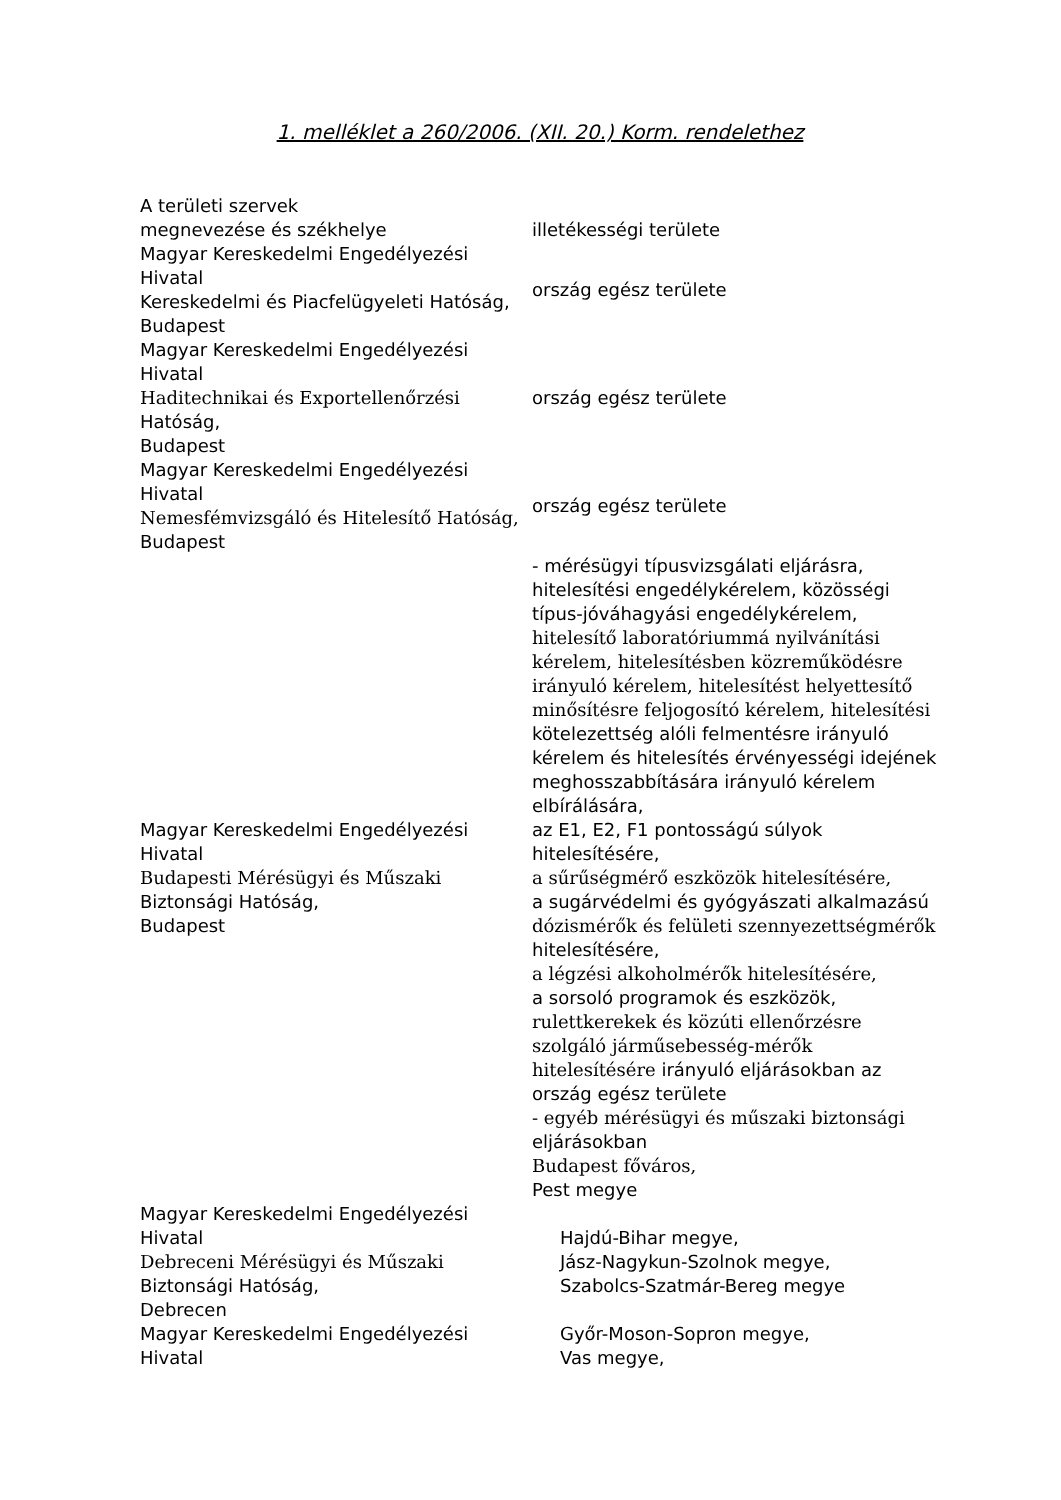1. melléklet a 260/2006. (XII. 20.) Korm. rendelethez
| A területi szervek megnevezése és székhelye | illetékességi területe |
| Magyar Kereskedelmi Engedélyezési Hivatal Kereskedelmi és Piacfelügyeleti Hatóság, Budapest | ország egész területe |
| Magyar Kereskedelmi Engedélyezési Hivatal Haditechnikai és Exportellenőrzési Hatóság, Budapest | ország egész területe |
| Magyar Kereskedelmi Engedélyezési Hivatal Nemesfémvizsgáló és Hitelesítő Hatóság, Budapest | ország egész területe |
| Magyar Kereskedelmi Engedélyezési Hivatal Budapesti Mérésügyi és Műszaki Biztonsági Hatóság, Budapest | - mérésügyi típusvizsgálati eljárásra, hitelesítési engedélykérelem, közösségi típus-jóváhagyási engedélykérelem, hitelesítő laboratóriummá nyilvánítási kérelem, hitelesítésben közreműködésre irányuló kérelem, hitelesítést helyettesítő minősítésre feljogosító kérelem, hitelesítési kötelezettség alóli felmentésre irányuló kérelem és hitelesítés érvényességi idejének meghosszabbítására irányuló kérelem elbírálására, az E1, E2, F1 pontosságú súlyok hitelesítésére, a sűrűségmérő eszközök hitelesítésére, a sugárvédelmi és gyógyászati alkalmazású dózismérők és felületi szennyezettségmérők hitelesítésére, a légzési alkoholmérők hitelesítésére, a sorsoló programok és eszközök, rulettkerekek és közúti ellenőrzésre szolgáló járműsebesség-mérők hitelesítésére irányuló eljárásokban az ország egész területe - egyéb mérésügyi és műszaki biztonsági eljárásokban Budapest főváros, Pest megye |
| Magyar Kereskedelmi Engedélyezési Hivatal Debreceni Mérésügyi és Műszaki Biztonsági Hatóság, Debrecen | Hajdú-Bihar megye, Jász-Nagykun-Szolnok megye, Szabolcs-Szatmár-Bereg megye |
| Magyar Kereskedelmi Engedélyezési Hivatal | Győr-Moson-Sopron megye, Vas megye, |